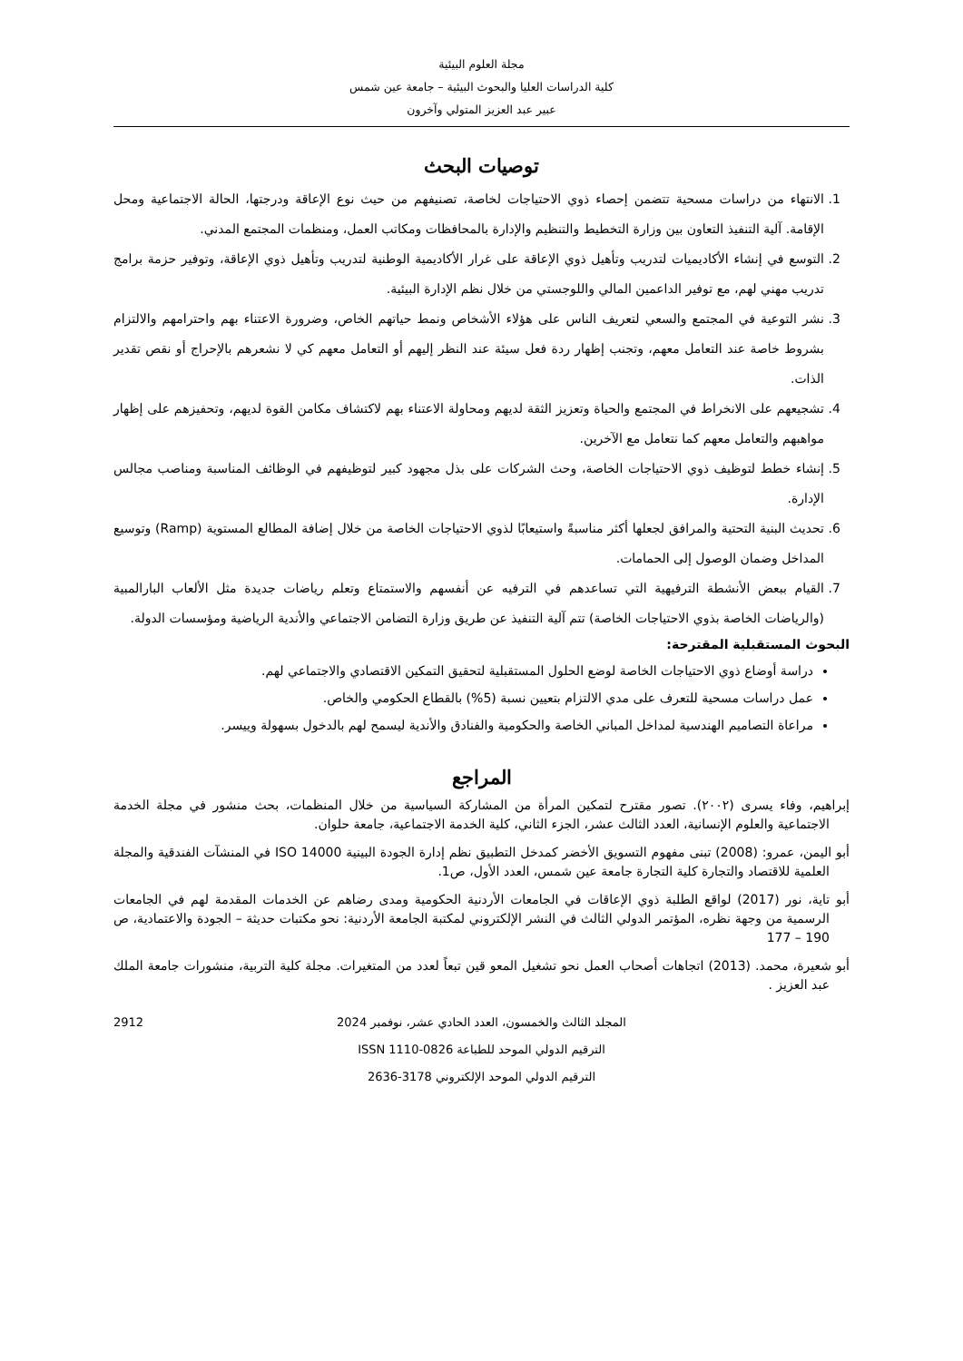مجلة العلوم البيئية
كلية الدراسات العليا والبحوث البيئية – جامعة عين شمس
عبير عبد العزيز المتولي وآخرون
توصيات البحث
1. الانتهاء من دراسات مسحية تتضمن إحصاء ذوي الاحتياجات لخاصة، تصنيفهم من حيث نوع الإعاقة ودرجتها، الحالة الاجتماعية ومحل الإقامة. آلية التنفيذ التعاون بين وزارة التخطيط والتنظيم والإدارة بالمحافظات ومكاتب العمل، ومنظمات المجتمع المدني.
2. التوسع في إنشاء الأكاديميات لتدريب وتأهيل ذوي الإعاقة على غرار الأكاديمية الوطنية لتدريب وتأهيل ذوي الإعاقة، وتوفير حزمة برامج تدريب مهني لهم، مع توفير الداعمين المالي واللوجستي من خلال نظم الإدارة البيئية.
3. نشر التوعية في المجتمع والسعي لتعريف الناس على هؤلاء الأشخاص ونمط حياتهم الخاص، وضرورة الاعتناء بهم واحترامهم والالتزام بشروط خاصة عند التعامل معهم، وتجنب إظهار ردة فعل سيئة عند النظر إليهم أو التعامل معهم كي لا نشعرهم بالإحراج أو نقص تقدير الذات.
4. تشجيعهم على الانخراط في المجتمع والحياة وتعزيز الثقة لديهم ومحاولة الاعتناء بهم لاكتشاف مكامن القوة لديهم، وتحفيزهم على إظهار مواهبهم والتعامل معهم كما نتعامل مع الآخرين.
5. إنشاء خطط لتوظيف ذوي الاحتياجات الخاصة، وحث الشركات على بذل مجهود كبير لتوظيفهم في الوظائف المناسبة ومناصب مجالس الإدارة.
6. تحديث البنية التحتية والمرافق لجعلها أكثر مناسبةً واستيعابًا لذوي الاحتياجات الخاصة من خلال إضافة المطالع المستوية (Ramp) وتوسيع المداخل وضمان الوصول إلى الحمامات.
7. القيام ببعض الأنشطة الترفيهية التي تساعدهم في الترفيه عن أنفسهم والاستمتاع وتعلم رياضات جديدة مثل الألعاب البارالمبية (والرياضات الخاصة بذوي الاحتياجات الخاصة) تتم آلية التنفيذ عن طريق وزارة التضامن الاجتماعي والأندية الرياضية ومؤسسات الدولة.
البحوث المستقبلية المقترحة:
دراسة أوضاع ذوي الاحتياجات الخاصة لوضع الحلول المستقبلية لتحقيق التمكين الاقتصادي والاجتماعي لهم.
عمل دراسات مسحية للتعرف على مدي الالتزام بتعيين نسبة (5%) بالقطاع الحكومي والخاص.
مراعاة التصاميم الهندسية لمداخل المباني الخاصة والحكومية والفنادق والأندية ليسمح لهم بالدخول بسهولة وييسر.
المراجع
إبراهيم، وفاء يسرى (٢٠٠٢). تصور مقترح لتمكين المرأة من المشاركة السياسية من خلال المنظمات، بحث منشور في مجلة الخدمة الاجتماعية والعلوم الإنسانية، العدد الثالث عشر، الجزء الثاني، كلية الخدمة الاجتماعية، جامعة حلوان.
أبو اليمن، عمرو: (2008) تبنى مفهوم التسويق الأخضر كمدخل التطبيق نظم إدارة الجودة البينية ISO 14000 في المنشآت الفندقية والمجلة العلمية للاقتصاد والتجارة كلية التجارة جامعة عين شمس، العدد الأول، ص1.
أبو تاية، نور (2017) لواقع الطلبة ذوي الإعاقات في الجامعات الأردنية الحكومية ومدى رضاهم عن الخدمات المقدمة لهم في الجامعات الرسمية من وجهة نظره، المؤتمر الدولي الثالث في النشر الإلكتروني لمكتبة الجامعة الأردنية: نحو مكتبات حديثة – الجودة والاعتمادية، ص 190 – 177
أبو شعيرة، محمد. (2013) اتجاهات أصحاب العمل نحو تشغيل المعو قين تبعاً لعدد من المتغيرات. مجلة كلية التربية، منشورات جامعة الملك عبد العزيز .
2912 المجلد الثالث والخمسون، العدد الحادي عشر، نوفمبر 2024
الترقيم الدولي الموحد للطباعة ISSN 1110-0826
الترقيم الدولي الموحد الإلكتروني 3178-2636